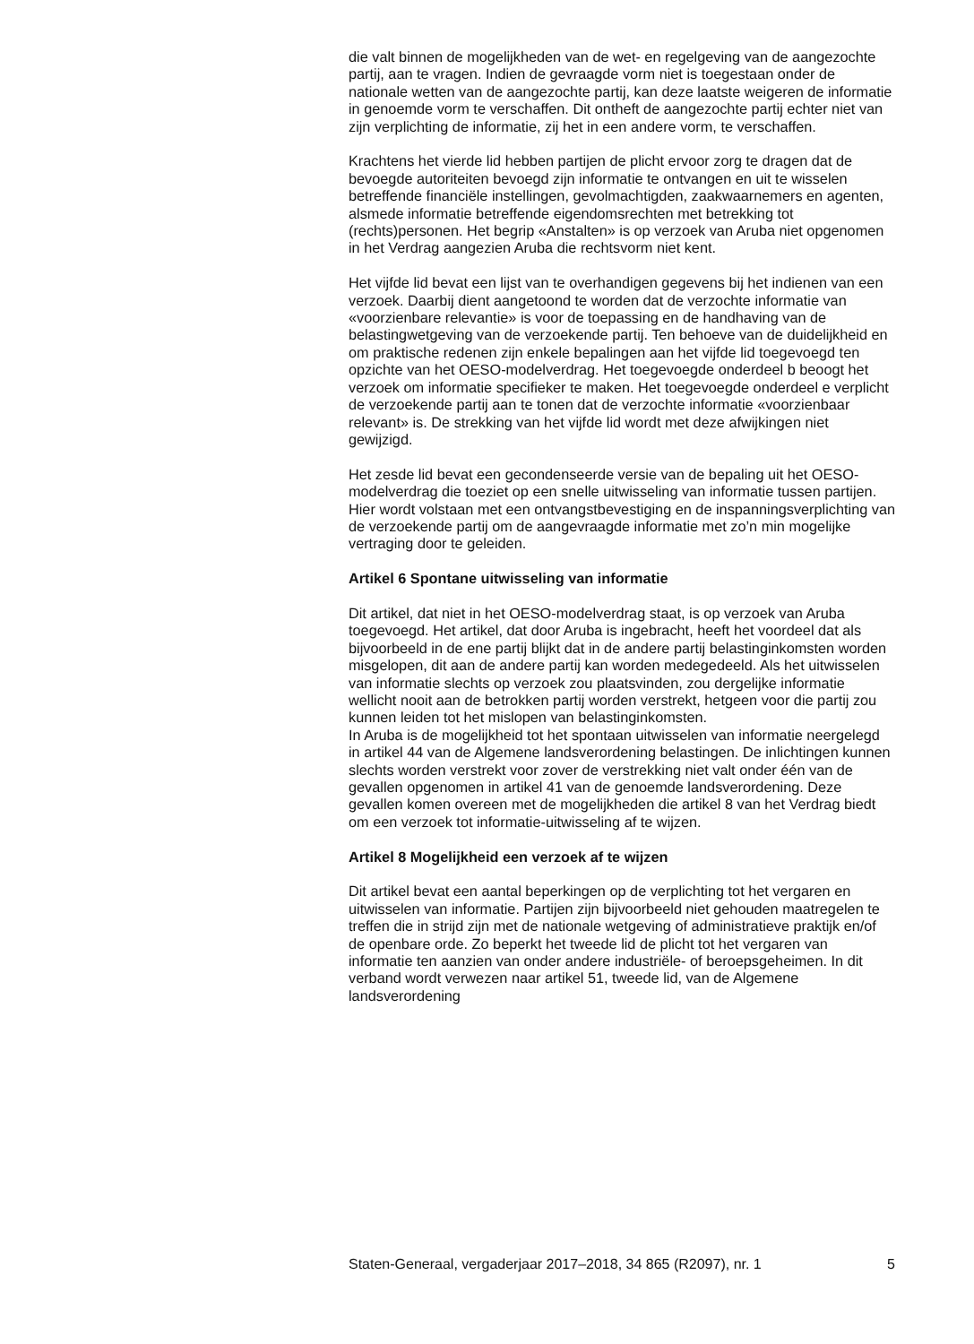die valt binnen de mogelijkheden van de wet- en regelgeving van de aangezochte partij, aan te vragen. Indien de gevraagde vorm niet is toegestaan onder de nationale wetten van de aangezochte partij, kan deze laatste weigeren de informatie in genoemde vorm te verschaffen. Dit ontheft de aangezochte partij echter niet van zijn verplichting de informatie, zij het in een andere vorm, te verschaffen.
Krachtens het vierde lid hebben partijen de plicht ervoor zorg te dragen dat de bevoegde autoriteiten bevoegd zijn informatie te ontvangen en uit te wisselen betreffende financiële instellingen, gevolmachtigden, zaakwaarnemers en agenten, alsmede informatie betreffende eigendomsrechten met betrekking tot (rechts)personen. Het begrip «Anstalten» is op verzoek van Aruba niet opgenomen in het Verdrag aangezien Aruba die rechtsvorm niet kent.
Het vijfde lid bevat een lijst van te overhandigen gegevens bij het indienen van een verzoek. Daarbij dient aangetoond te worden dat de verzochte informatie van «voorzienbare relevantie» is voor de toepassing en de handhaving van de belastingwetgeving van de verzoekende partij. Ten behoeve van de duidelijkheid en om praktische redenen zijn enkele bepalingen aan het vijfde lid toegevoegd ten opzichte van het OESO-modelverdrag. Het toegevoegde onderdeel b beoogt het verzoek om informatie specifieker te maken. Het toegevoegde onderdeel e verplicht de verzoekende partij aan te tonen dat de verzochte informatie «voorzienbaar relevant» is. De strekking van het vijfde lid wordt met deze afwijkingen niet gewijzigd.
Het zesde lid bevat een gecondenseerde versie van de bepaling uit het OESO-modelverdrag die toeziet op een snelle uitwisseling van informatie tussen partijen. Hier wordt volstaan met een ontvangstbevestiging en de inspanningsverplichting van de verzoekende partij om de aangevraagde informatie met zo’n min mogelijke vertraging door te geleiden.
Artikel 6 Spontane uitwisseling van informatie
Dit artikel, dat niet in het OESO-modelverdrag staat, is op verzoek van Aruba toegevoegd. Het artikel, dat door Aruba is ingebracht, heeft het voordeel dat als bijvoorbeeld in de ene partij blijkt dat in de andere partij belastinginkomsten worden misgelopen, dit aan de andere partij kan worden medegedeeld. Als het uitwisselen van informatie slechts op verzoek zou plaatsvinden, zou dergelijke informatie wellicht nooit aan de betrokken partij worden verstrekt, hetgeen voor die partij zou kunnen leiden tot het mislopen van belastinginkomsten.
In Aruba is de mogelijkheid tot het spontaan uitwisselen van informatie neergelegd in artikel 44 van de Algemene landsverordening belastingen. De inlichtingen kunnen slechts worden verstrekt voor zover de verstrekking niet valt onder één van de gevallen opgenomen in artikel 41 van de genoemde landsverordening. Deze gevallen komen overeen met de mogelijkheden die artikel 8 van het Verdrag biedt om een verzoek tot informatie-uitwisseling af te wijzen.
Artikel 8 Mogelijkheid een verzoek af te wijzen
Dit artikel bevat een aantal beperkingen op de verplichting tot het vergaren en uitwisselen van informatie. Partijen zijn bijvoorbeeld niet gehouden maatregelen te treffen die in strijd zijn met de nationale wetgeving of administratieve praktijk en/of de openbare orde. Zo beperkt het tweede lid de plicht tot het vergaren van informatie ten aanzien van onder andere industriële- of beroepsgeheimen. In dit verband wordt verwezen naar artikel 51, tweede lid, van de Algemene landsverordening
Staten-Generaal, vergaderjaar 2017–2018, 34 865 (R2097), nr. 1 5